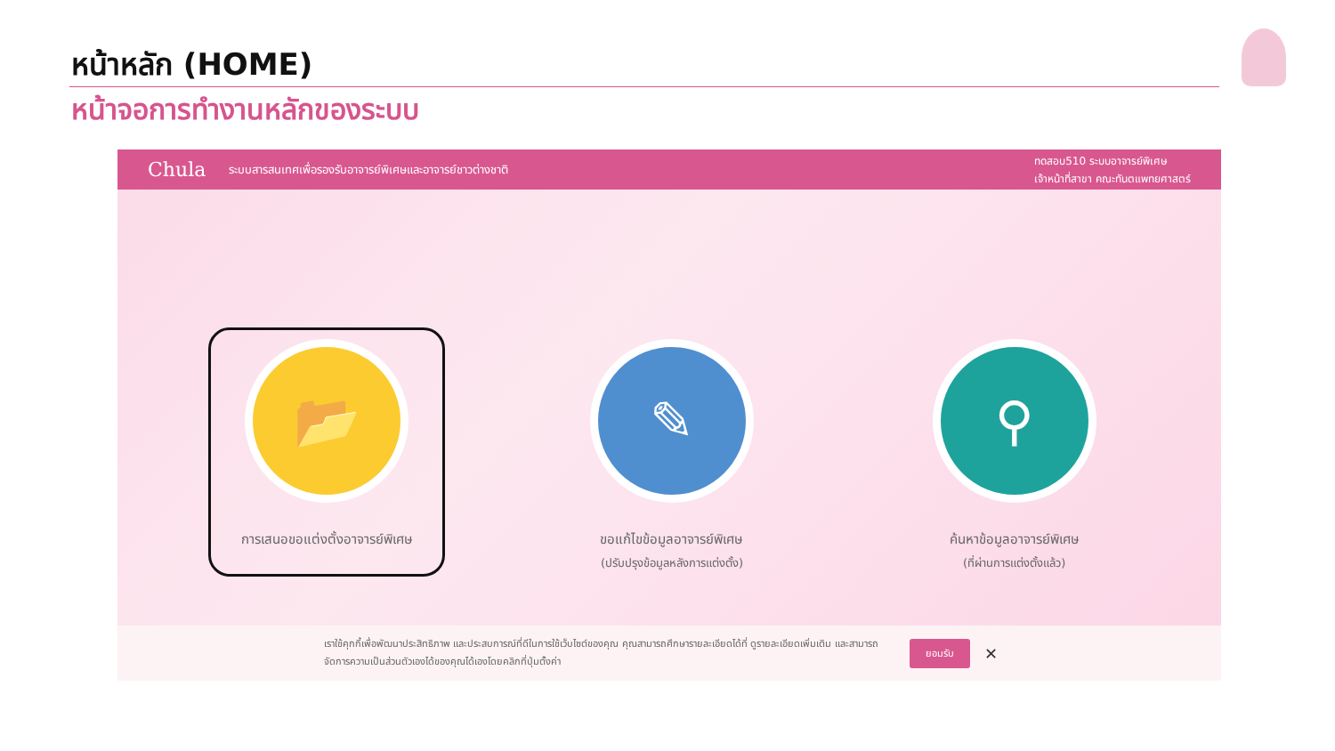หน้าหลัก (HOME)
หน้าจอการทำงานหลักของระบบ
Chula ระบบสารสนเทศเพื่อรองรับอาจารย์พิเศษและอาจารย์ชาวต่างชาติ ทดสอบ510 ระบบอาจารย์พิเศษ
เจ้าหน้าที่สาขา คณะทันตแพทยศาสตร์
📂
การเสนอขอแต่งตั้งอาจารย์พิเศษ
✎
ขอแก้ไขข้อมูลอาจารย์พิเศษ
(ปรับปรุงข้อมูลหลังการแต่งตั้ง)
⚲
ค้นหาข้อมูลอาจารย์พิเศษ
(ที่ผ่านการแต่งตั้งแล้ว)
เราใช้คุกกี้เพื่อพัฒนาประสิทธิภาพ และประสบการณ์ที่ดีในการใช้เว็บไซต์ของคุณ คุณสามารถศึกษารายละเอียดได้ที่ ดูรายละเอียดเพิ่มเติม และสามารถจัดการความเป็นส่วนตัวเองได้ของคุณได้เองโดยคลิกที่ปุ่มตั้งค่า
ยอมรับ ✕